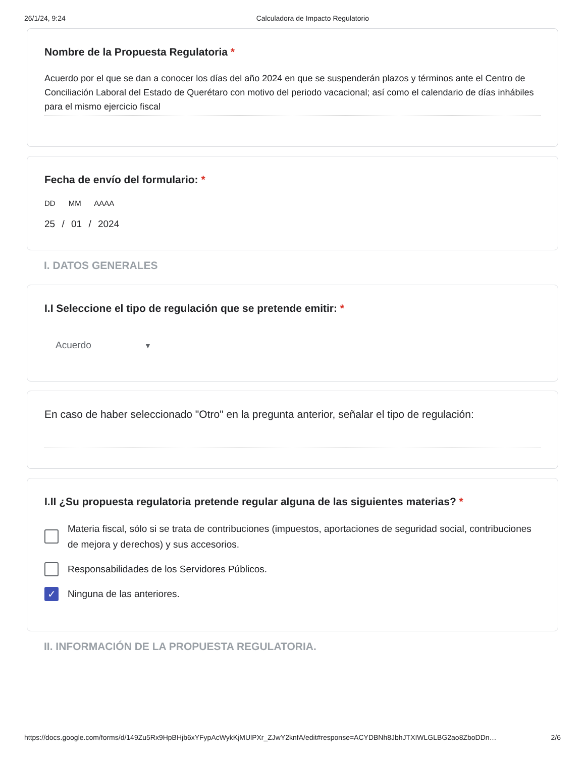26/1/24, 9:24 Calculadora de Impacto Regulatorio
Nombre de la Propuesta Regulatoria *
Acuerdo por el que se dan a conocer los días del año 2024 en que se suspenderán plazos y términos ante el Centro de Conciliación Laboral del Estado de Querétaro con motivo del periodo vacacional; así como el calendario de días inhábiles para el mismo ejercicio fiscal
Fecha de envío del formulario: *
DD MM AAAA
25 / 01 / 2024
I. DATOS GENERALES
I.I Seleccione el tipo de regulación que se pretende emitir: *
Acuerdo ▼
En caso de haber seleccionado "Otro" en la pregunta anterior, señalar el tipo de regulación:
I.II ¿Su propuesta regulatoria pretende regular alguna de las siguientes materias? *
Materia fiscal, sólo si se trata de contribuciones (impuestos, aportaciones de seguridad social, contribuciones de mejora y derechos) y sus accesorios.
Responsabilidades de los Servidores Públicos.
✓
Ninguna de las anteriores.
II. INFORMACIÓN DE LA PROPUESTA REGULATORIA.
https://docs.google.com/forms/d/149Zu5Rx9HpBHjb6xYFypAcWykKjMUlPXr_ZJwY2knfA/edit#response=ACYDBNh8JbhJTXIWLGLBG2ao8ZboDDn… 2/6